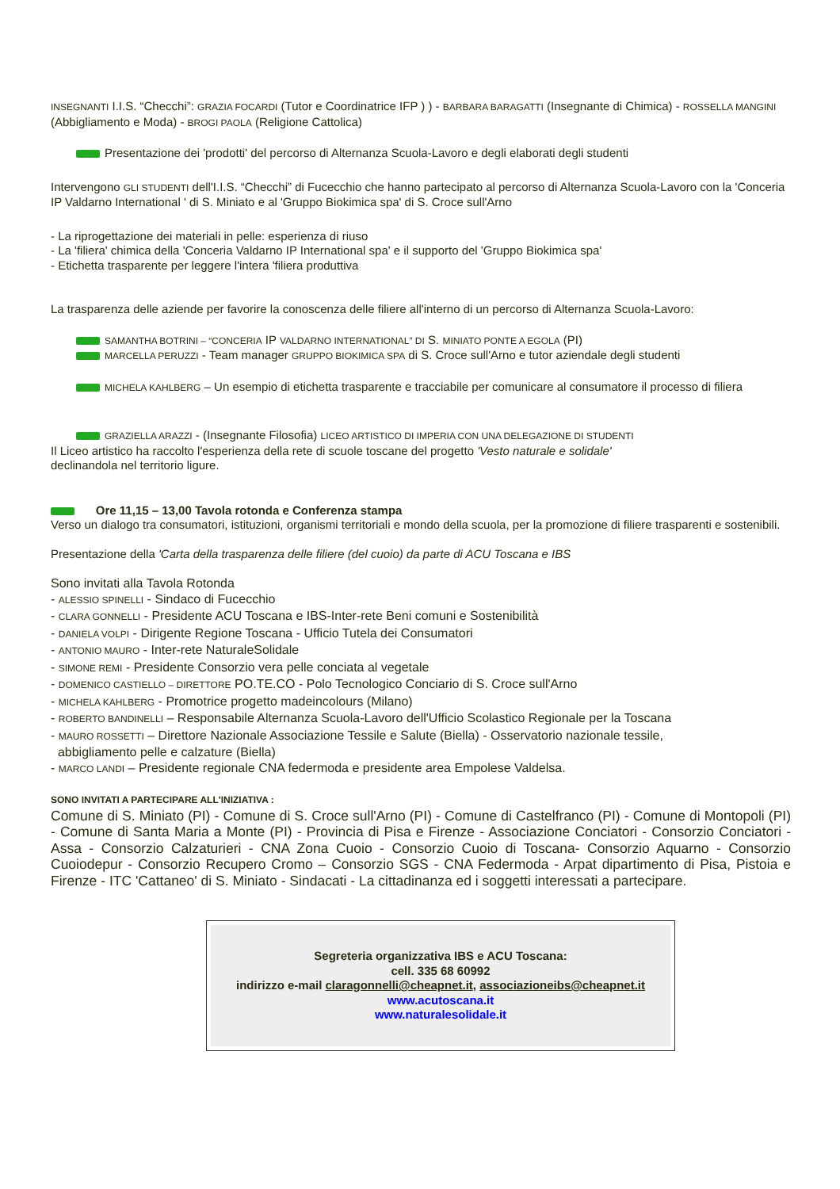INSEGNANTI I.I.S. “Checchi”: GRAZIA FOCARDI (Tutor e Coordinatrice IFP ) ) - BARBARA BARAGATTI (Insegnante di Chimica) - ROSSELLA MANGINI (Abbigliamento e Moda) - BROGI PAOLA (Religione Cattolica)
Presentazione dei 'prodotti' del percorso di Alternanza Scuola-Lavoro e degli elaborati degli studenti
Intervengono GLI STUDENTI dell'I.I.S. “Checchi” di Fucecchio che hanno partecipato al percorso di Alternanza Scuola-Lavoro con la 'Conceria IP Valdarno International ' di S. Miniato e al 'Gruppo Biokimica spa' di S. Croce sull'Arno
- La riprogettazione dei materiali in pelle: esperienza di riuso
- La 'filiera' chimica della 'Conceria Valdarno IP International spa' e il supporto del 'Gruppo Biokimica spa'
- Etichetta trasparente per leggere l'intera 'filiera produttiva
La trasparenza delle aziende per favorire la conoscenza delle filiere all'interno di un percorso di Alternanza Scuola-Lavoro:
SAMANTHA BOTRINI – “CONCERIA IP VALDARNO INTERNATIONAL” DI S. MINIATO PONTE A EGOLA (PI)
MARCELLA PERUZZI - Team manager GRUPPO BIOKIMICA SPA di S. Croce sull'Arno e tutor aziendale degli studenti
MICHELA KAHLBERG – Un esempio di etichetta trasparente e tracciabile per comunicare al consumatore il processo di filiera
GRAZIELLA ARAZZI - (Insegnante Filosofia) LICEO ARTISTICO DI IMPERIA CON UNA DELEGAZIONE DI STUDENTI
Il Liceo artistico ha raccolto l'esperienza della rete di scuole toscane del progetto 'Vesto naturale e solidale'
declinandola nel territorio ligure.
Ore 11,15 – 13,00 Tavola rotonda e Conferenza stampa
Verso un dialogo tra consumatori, istituzioni, organismi territoriali e mondo della scuola, per la promozione di filiere trasparenti e sostenibili.
Presentazione della 'Carta della trasparenza delle filiere (del cuoio) da parte di ACU Toscana e IBS
Sono invitati alla Tavola Rotonda
- ALESSIO SPINELLI - Sindaco di Fucecchio
- CLARA GONNELLI - Presidente ACU Toscana e IBS-Inter-rete Beni comuni e Sostenibilità
- DANIELA VOLPI - Dirigente Regione Toscana - Ufficio Tutela dei Consumatori
- ANTONIO MAURO - Inter-rete NaturaleSolidale
- SIMONE REMI - Presidente Consorzio vera pelle conciata al vegetale
- DOMENICO CASTIELLO – DIRETTORE PO.TE.CO - Polo Tecnologico Conciario di S. Croce sull'Arno
- MICHELA KAHLBERG - Promotrice progetto madeincolours (Milano)
- ROBERTO BANDINELLI – Responsabile Alternanza Scuola-Lavoro dell'Ufficio Scolastico Regionale per la Toscana
- MAURO ROSSETTI – Direttore Nazionale Associazione Tessile e Salute (Biella) - Osservatorio nazionale tessile,
abbigliamento pelle e calzature (Biella)
- MARCO LANDI – Presidente regionale CNA federmoda e presidente area Empolese Valdelsa.
SONO INVITATI A PARTECIPARE ALL'INIZIATIVA :
Comune di S. Miniato (PI) - Comune di S. Croce sull'Arno (PI) - Comune di Castelfranco (PI) - Comune di Montopoli (PI) - Comune di Santa Maria a Monte (PI) - Provincia di Pisa e Firenze - Associazione Conciatori - Consorzio Conciatori - Assa - Consorzio Calzaturieri - CNA Zona Cuoio - Consorzio Cuoio di Toscana- Consorzio Aquarno - Consorzio Cuoiodepur - Consorzio Recupero Cromo – Consorzio SGS - CNA Federmoda - Arpat dipartimento di Pisa, Pistoia e Firenze - ITC 'Cattaneo' di S. Miniato - Sindacati - La cittadinanza ed i soggetti interessati a partecipare.
Segreteria organizzativa IBS e ACU Toscana:
cell. 335 68 60992
indirizzo e-mail claragonnelli@cheapnet.it, associazioneibs@cheapnet.it
www.acutoscana.it
www.naturalesolidale.it